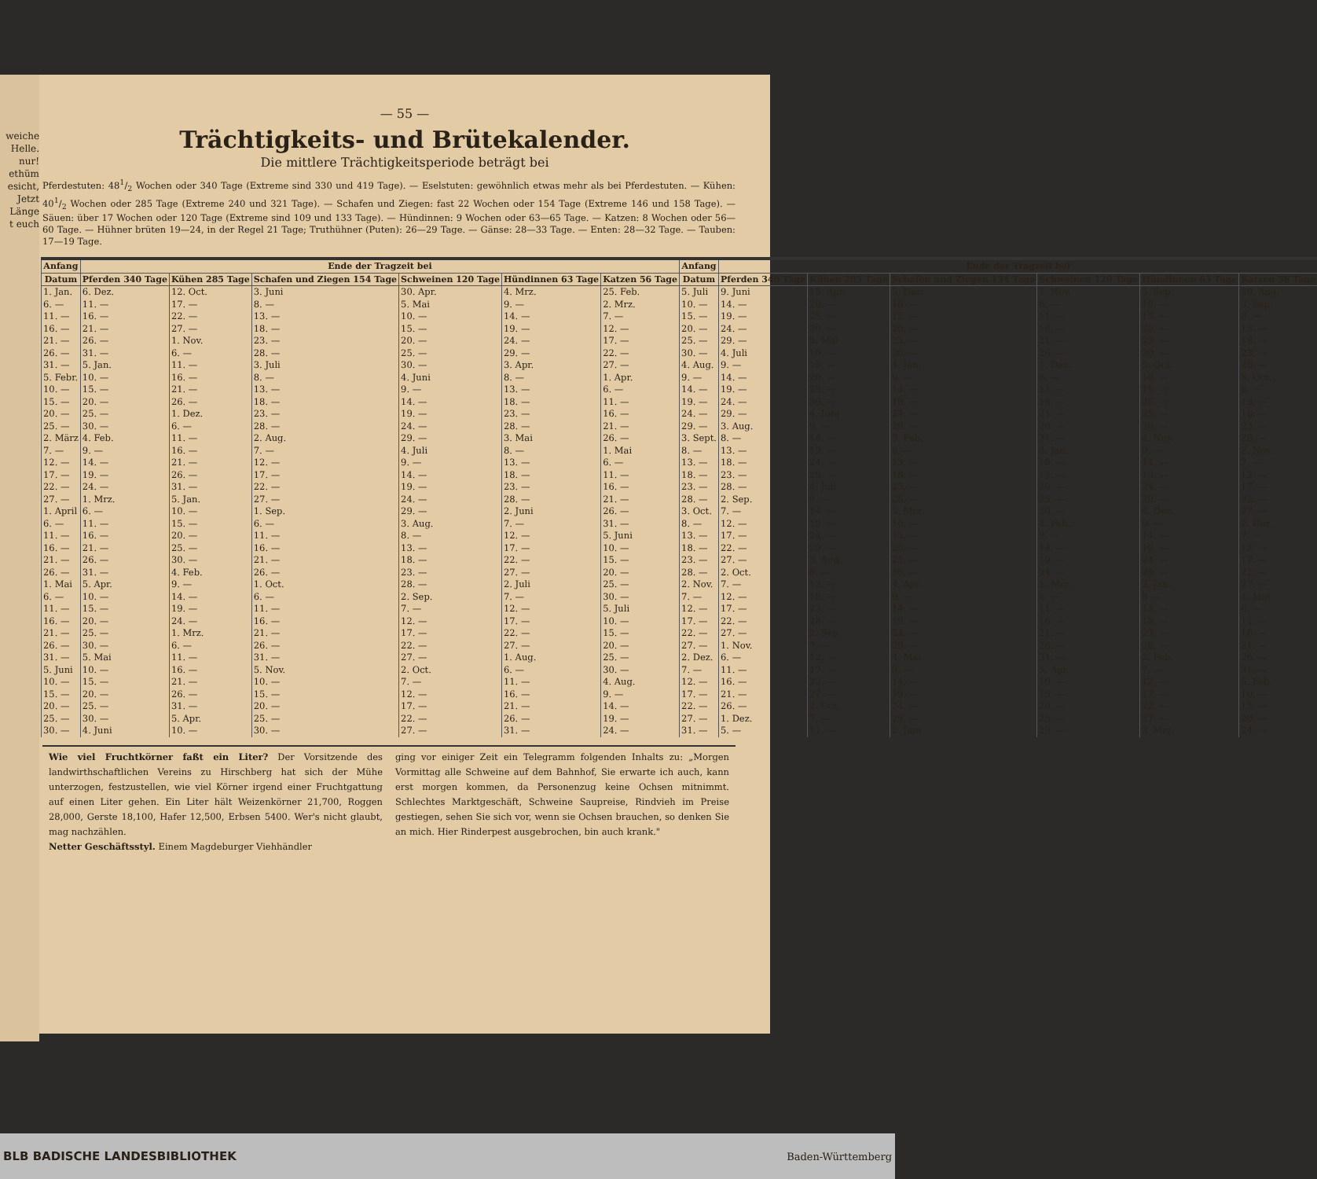weiche
Helle.
nur!
ethüm
esicht,
Jetzt
Länge
t euch
— 55 —
Trächtigkeits- und Brütekalender.
Die mittlere Trächtigkeitsperiode beträgt bei
Pferdestuten: 481/2 Wochen oder 340 Tage (Extreme sind 330 und 419 Tage). — Eselstuten: gewöhnlich etwas mehr als bei Pferdestuten. — Kühen: 401/2 Wochen oder 285 Tage (Extreme 240 und 321 Tage). — Schafen und Ziegen: fast 22 Wochen oder 154 Tage (Extreme 146 und 158 Tage). — Säuen: über 17 Wochen oder 120 Tage (Extreme sind 109 und 133 Tage). — Hündinnen: 9 Wochen oder 63—65 Tage. — Katzen: 8 Wochen oder 56—60 Tage. — Hühner brüten 19—24, in der Regel 21 Tage; Truthühner (Puten): 26—29 Tage. — Gänse: 28—33 Tage. — Enten: 28—32 Tage. — Tauben: 17—19 Tage.
| Anfang | Ende der Tragzeit bei | | | | | | Anfang | Ende der Tragzeit bei | | | | | |
| --- | --- | --- | --- | --- | --- | --- | --- | --- | --- | --- | --- | --- | --- |
| Datum | Pferden 340 Tage | Kühen 285 Tage | Schafen und Ziegen 154 Tage | Schweinen 120 Tage | Hündinnen 63 Tage | Katzen 56 Tage | Datum | Pferden 340 Tage | Kühen 285 Tage | Schafen und Ziegen 154 Tage | Schweinen 120 Tage | Hündinnen 63 Tage | Katzen 56 Tage |
| 1. Jan. | 6. Dez. | 12. Oct. | 3. Juni | 30. Apr. | 4. Mrz. | 25. Feb. | 5. Juli | 9. Juni | 15. Apr. | 5. Dez. | 1. Nov. | 5. Sep. | 29. Aug. |
| 6. — | 11. — | 17. — | 8. — | 5. Mai | 9. — | 2. Mrz. | 10. — | 14. — | 20. — | 10. — | 6. — | 10. — | 3. Sep. |
| 11. — | 16. — | 22. — | 13. — | 10. — | 14. — | 7. — | 15. — | 19. — | 25. — | 15. — | 11. — | 15. — | 8. — |
| 16. — | 21. — | 27. — | 18. — | 15. — | 19. — | 12. — | 20. — | 24. — | 30. — | 20. — | 16. — | 20. — | 13. — |
| 21. — | 26. — | 1. Nov. | 23. — | 20. — | 24. — | 17. — | 25. — | 29. — | 5. Mai | 25. — | 21. — | 25. — | 18. — |
| 26. — | 31. — | 6. — | 28. — | 25. — | 29. — | 22. — | 30. — | 4. Juli | 10. — | 30. — | 26. — | 30. — | 23. — |
| 31. — | 5. Jan. | 11. — | 3. Juli | 30. — | 3. Apr. | 27. — | 4. Aug. | 9. — | 15. — | 4. Jan. | 1. Dez. | 5. Oct. | 28. — |
| 5. Febr. | 10. — | 16. — | 8. — | 4. Juni | 8. — | 1. Apr. | 9. — | 14. — | 20. — | 9. — | 6. — | 10. — | 3. Oct. |
| 10. — | 15. — | 21. — | 13. — | 9. — | 13. — | 6. — | 14. — | 19. — | 25. — | 14. — | 11. — | 15. — | 8. — |
| 15. — | 20. — | 26. — | 18. — | 14. — | 18. — | 11. — | 19. — | 24. — | 30. — | 19. — | 16. — | 20. — | 13. — |
| 20. — | 25. — | 1. Dez. | 23. — | 19. — | 23. — | 16. — | 24. — | 29. — | 4. Juni | 24. — | 21. — | 25. — | 18. — |
| 25. — | 30. — | 6. — | 28. — | 24. — | 28. — | 21. — | 29. — | 3. Aug. | 9. — | 29. — | 26. — | 30. — | 23. — |
| 2. März | 4. Feb. | 11. — | 2. Aug. | 29. — | 3. Mai | 26. — | 3. Sept. | 8. — | 14. — | 3. Feb. | 31. — | 4. Nov. | 28. — |
| 7. — | 9. — | 16. — | 7. — | 4. Juli | 8. — | 1. Mai | 8. — | 13. — | 19. — | 8. — | 5. Jan. | 9. — | 2. Nov. |
| 12. — | 14. — | 21. — | 12. — | 9. — | 13. — | 6. — | 13. — | 18. — | 24. — | 13. — | 10. — | 14. — | 7. — |
| 17. — | 19. — | 26. — | 17. — | 14. — | 18. — | 11. — | 18. — | 23. — | 29. — | 18. — | 15. — | 19. — | 12. — |
| 22. — | 24. — | 31. — | 22. — | 19. — | 23. — | 16. — | 23. — | 28. — | 4. Juli | 23. — | 20. — | 24. — | 17. — |
| 27. — | 1. Mrz. | 5. Jan. | 27. — | 24. — | 28. — | 21. — | 28. — | 2. Sep. | 9. — | 28. — | 25. — | 29. — | 22. — |
| 1. April | 6. — | 10. — | 1. Sep. | 29. — | 2. Juni | 26. — | 3. Oct. | 7. — | 14. — | 5. Mrz. | 30. — | 4. Dez. | 27. — |
| 6. — | 11. — | 15. — | 6. — | 3. Aug. | 7. — | 31. — | 8. — | 12. — | 19. — | 10. — | 4. Feb. | 9. — | 2. Dez. |
| 11. — | 16. — | 20. — | 11. — | 8. — | 12. — | 5. Juni | 13. — | 17. — | 24. — | 15. — | 9. — | 14. — | 7. — |
| 16. — | 21. — | 25. — | 16. — | 13. — | 17. — | 10. — | 18. — | 22. — | 29. — | 20. — | 14. — | 19. — | 12. — |
| 21. — | 26. — | 30. — | 21. — | 18. — | 22. — | 15. — | 23. — | 27. — | 3. Aug. | 25. — | 19. — | 24. — | 17. — |
| 26. — | 31. — | 4. Feb. | 26. — | 23. — | 27. — | 20. — | 28. — | 2. Oct. | 8. — | 30. — | 24. — | 29. — | 22. — |
| 1. Mai | 5. Apr. | 9. — | 1. Oct. | 28. — | 2. Juli | 25. — | 2. Nov. | 7. — | 13. — | 4. Apr. | 1. Mrz. | 3. Jan. | 27. — |
| 6. — | 10. — | 14. — | 6. — | 2. Sep. | 7. — | 30. — | 7. — | 12. — | 18. — | 9. — | 6. — | 8 — | 1. Jani |
| 11. — | 15. — | 19. — | 11. — | 7. — | 12. — | 5. Juli | 12. — | 17. — | 23. — | 14. — | 11. — | 13. — | 6. — |
| 16. — | 20. — | 24. — | 16. — | 12. — | 17. — | 10. — | 17. — | 22. — | 28. — | 19. — | 16. — | 18. — | 11. — |
| 21. — | 25. — | 1. Mrz. | 21. — | 17. — | 22. — | 15. — | 22. — | 27. — | 2. Sep. | 24. — | 21. — | 23. — | 16. — |
| 26. — | 30. — | 6. — | 26. — | 22. — | 27. — | 20. — | 27. — | 1. Nov. | 7. — | 29. — | 26. — | 28. — | 21. — |
| 31. — | 5. Mai | 11. — | 31. — | 27. — | 1. Aug. | 25. — | 2. Dez. | 6. — | 12. — | 4. Mai | 31. — | 2. Feb. | 26. — |
| 5. Juni | 10. — | 16. — | 5. Nov. | 2. Oct. | 6. — | 30. — | 7. — | 11. — | 17. — | 9. — | 5. Apr. | 7. — | 31. — |
| 10. — | 15. — | 21. — | 10. — | 7. — | 11. — | 4. Aug. | 12. — | 16. — | 22. — | 14. — | 10. — | 12. — | 5. Feb. |
| 15. — | 20. — | 26. — | 15. — | 12. — | 16. — | 9. — | 17. — | 21. — | 27. — | 19. — | 15. — | 17. — | 10. — |
| 20. — | 25. — | 31. — | 20. — | 17. — | 21. — | 14. — | 22. — | 26. — | 2. Oct. | 24. — | 20. — | 22. — | 15. — |
| 25. — | 30. — | 5. Apr. | 25. — | 22. — | 26. — | 19. — | 27. — | 1. Dez. | 7. — | 29. — | 25. — | 27. — | 20. — |
| 30. — | 4. Juni | 10. — | 30. — | 27. — | 31. — | 24. — | 31. — | 5. — | 11. — | 2. Juni | 29. — | 3. Mrz. | 24. — |
Wie viel Fruchtkörner faßt ein Liter? Der Vorsitzende des landwirthschaftlichen Vereins zu Hirschberg hat sich der Mühe unterzogen, festzustellen, wie viel Körner irgend einer Fruchtgattung auf einen Liter gehen. Ein Liter hält Weizenkörner 21,700, Roggen 28,000, Gerste 18,100, Hafer 12,500, Erbsen 5400. Wer's nicht glaubt, mag nachzählen.
Netter Geschäftsstyl. Einem Magdeburger Viehhändler
ging vor einiger Zeit ein Telegramm folgenden Inhalts zu: „Morgen Vormittag alle Schweine auf dem Bahnhof, Sie erwarte ich auch, kann erst morgen kommen, da Personenzug keine Ochsen mitnimmt. Schlechtes Marktgeschäft, Schweine Saupreise, Rindvieh im Preise gestiegen, sehen Sie sich vor, wenn sie Ochsen brauchen, so denken Sie an mich. Hier Rinderpest ausgebrochen, bin auch krank."
BLB BADISCHE LANDESBIBLIOTHEK Baden-Württemberg